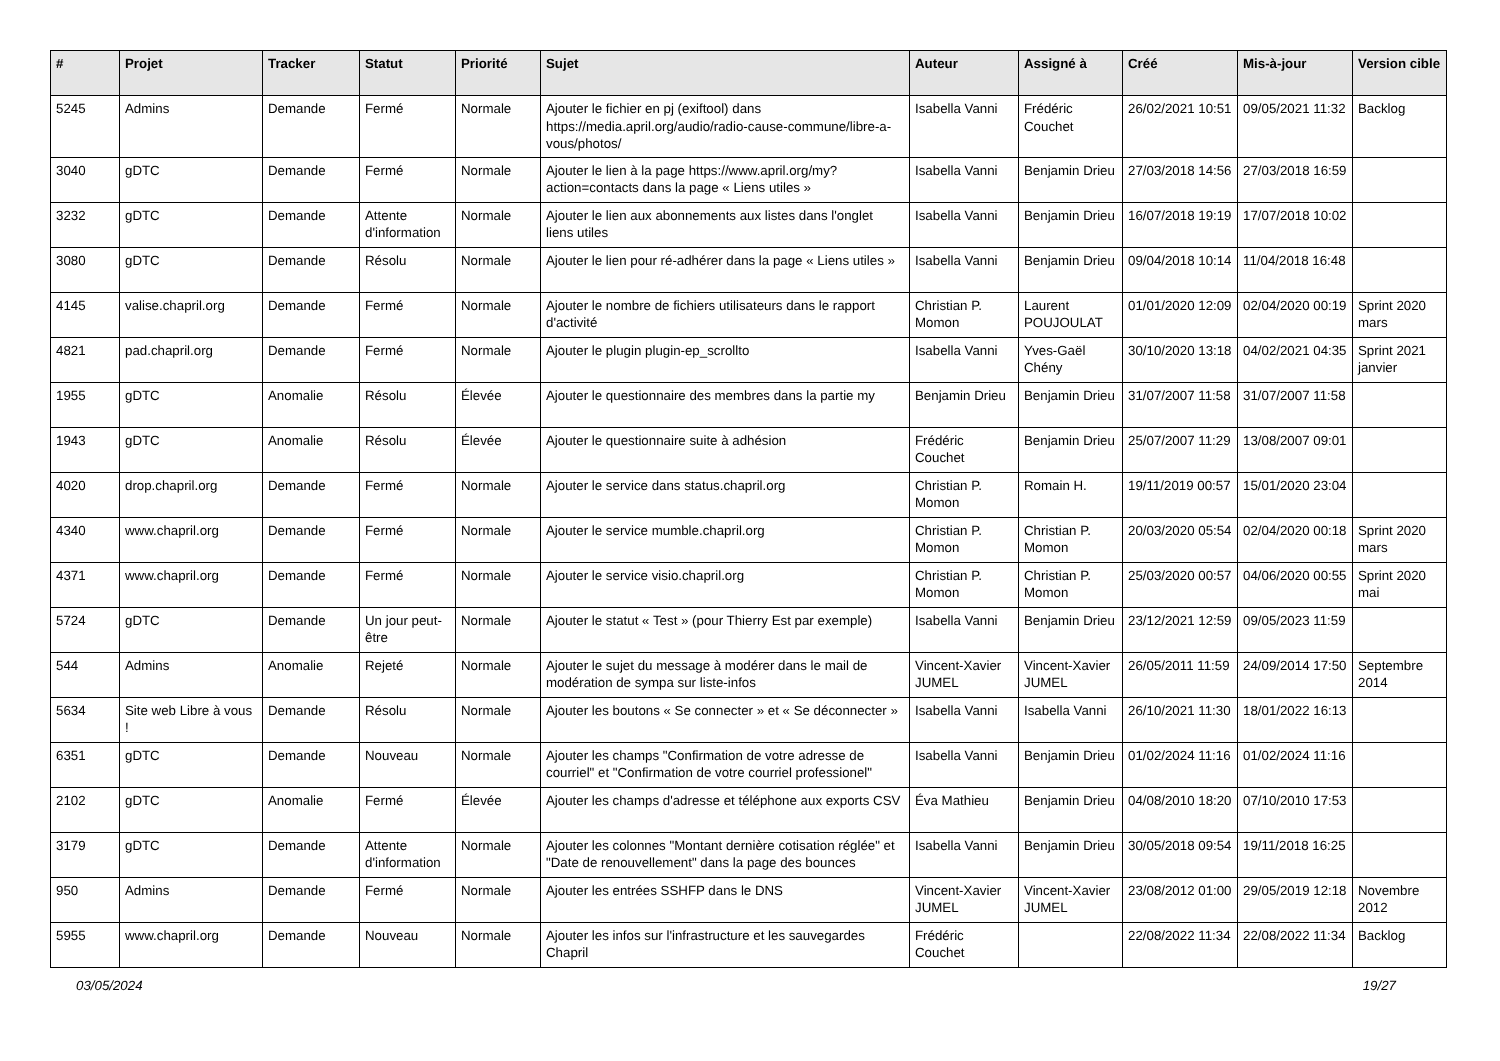| # | Projet | Tracker | Statut | Priorité | Sujet | Auteur | Assigné à | Créé | Mis-à-jour | Version cible |
| --- | --- | --- | --- | --- | --- | --- | --- | --- | --- | --- |
| 5245 | Admins | Demande | Fermé | Normale | Ajouter le fichier en pj (exiftool) dans https://media.april.org/audio/radio-cause-commune/libre-a-vous/photos/ | Isabella Vanni | Frédéric Couchet | 26/02/2021 10:51 | 09/05/2021 11:32 | Backlog |
| 3040 | gDTC | Demande | Fermé | Normale | Ajouter le lien à la page https://www.april.org/my?action=contacts dans la page « Liens utiles » | Isabella Vanni | Benjamin Drieu | 27/03/2018 14:56 | 27/03/2018 16:59 | |
| 3232 | gDTC | Demande | Attente d'information | Normale | Ajouter le lien aux abonnements aux listes dans l'onglet liens utiles | Isabella Vanni | Benjamin Drieu | 16/07/2018 19:19 | 17/07/2018 10:02 | |
| 3080 | gDTC | Demande | Résolu | Normale | Ajouter le lien pour ré-adhérer dans la page « Liens utiles » | Isabella Vanni | Benjamin Drieu | 09/04/2018 10:14 | 11/04/2018 16:48 | |
| 4145 | valise.chapril.org | Demande | Fermé | Normale | Ajouter le nombre de fichiers utilisateurs dans le rapport d'activité | Christian P. Momon | Laurent POUJOULAT | 01/01/2020 12:09 | 02/04/2020 00:19 | Sprint 2020 mars |
| 4821 | pad.chapril.org | Demande | Fermé | Normale | Ajouter le plugin plugin-ep_scrollto | Isabella Vanni | Yves-Gaël Chény | 30/10/2020 13:18 | 04/02/2021 04:35 | Sprint 2021 janvier |
| 1955 | gDTC | Anomalie | Résolu | Élevée | Ajouter le questionnaire des membres dans la partie my | Benjamin Drieu | Benjamin Drieu | 31/07/2007 11:58 | 31/07/2007 11:58 | |
| 1943 | gDTC | Anomalie | Résolu | Élevée | Ajouter le questionnaire suite à adhésion | Frédéric Couchet | Benjamin Drieu | 25/07/2007 11:29 | 13/08/2007 09:01 | |
| 4020 | drop.chapril.org | Demande | Fermé | Normale | Ajouter le service dans status.chapril.org | Christian P. Momon | Romain H. | 19/11/2019 00:57 | 15/01/2020 23:04 | |
| 4340 | www.chapril.org | Demande | Fermé | Normale | Ajouter le service mumble.chapril.org | Christian P. Momon | Christian P. Momon | 20/03/2020 05:54 | 02/04/2020 00:18 | Sprint 2020 mars |
| 4371 | www.chapril.org | Demande | Fermé | Normale | Ajouter le service visio.chapril.org | Christian P. Momon | Christian P. Momon | 25/03/2020 00:57 | 04/06/2020 00:55 | Sprint 2020 mai |
| 5724 | gDTC | Demande | Un jour peut-être | Normale | Ajouter le statut « Test » (pour Thierry Est par exemple) | Isabella Vanni | Benjamin Drieu | 23/12/2021 12:59 | 09/05/2023 11:59 | |
| 544 | Admins | Anomalie | Rejeté | Normale | Ajouter le sujet du message à modérer dans le mail de modération de sympa sur liste-infos | Vincent-Xavier JUMEL | Vincent-Xavier JUMEL | 26/05/2011 11:59 | 24/09/2014 17:50 | Septembre 2014 |
| 5634 | Site web Libre à vous ! | Demande | Résolu | Normale | Ajouter les boutons « Se connecter » et « Se déconnecter » | Isabella Vanni | Isabella Vanni | 26/10/2021 11:30 | 18/01/2022 16:13 | |
| 6351 | gDTC | Demande | Nouveau | Normale | Ajouter les champs "Confirmation de votre adresse de courriel" et "Confirmation de votre courriel professionel" | Isabella Vanni | Benjamin Drieu | 01/02/2024 11:16 | 01/02/2024 11:16 | |
| 2102 | gDTC | Anomalie | Fermé | Élevée | Ajouter les champs d'adresse et téléphone aux exports CSV | Éva Mathieu | Benjamin Drieu | 04/08/2010 18:20 | 07/10/2010 17:53 | |
| 3179 | gDTC | Demande | Attente d'information | Normale | Ajouter les colonnes "Montant dernière cotisation réglée" et "Date de renouvellement" dans la page des bounces | Isabella Vanni | Benjamin Drieu | 30/05/2018 09:54 | 19/11/2018 16:25 | |
| 950 | Admins | Demande | Fermé | Normale | Ajouter les entrées SSHFP dans le DNS | Vincent-Xavier JUMEL | Vincent-Xavier JUMEL | 23/08/2012 01:00 | 29/05/2019 12:18 | Novembre 2012 |
| 5955 | www.chapril.org | Demande | Nouveau | Normale | Ajouter les infos sur l'infrastructure et les sauvegardes Chapril | Frédéric Couchet | | 22/08/2022 11:34 | 22/08/2022 11:34 | Backlog |
03/05/2024 19/27